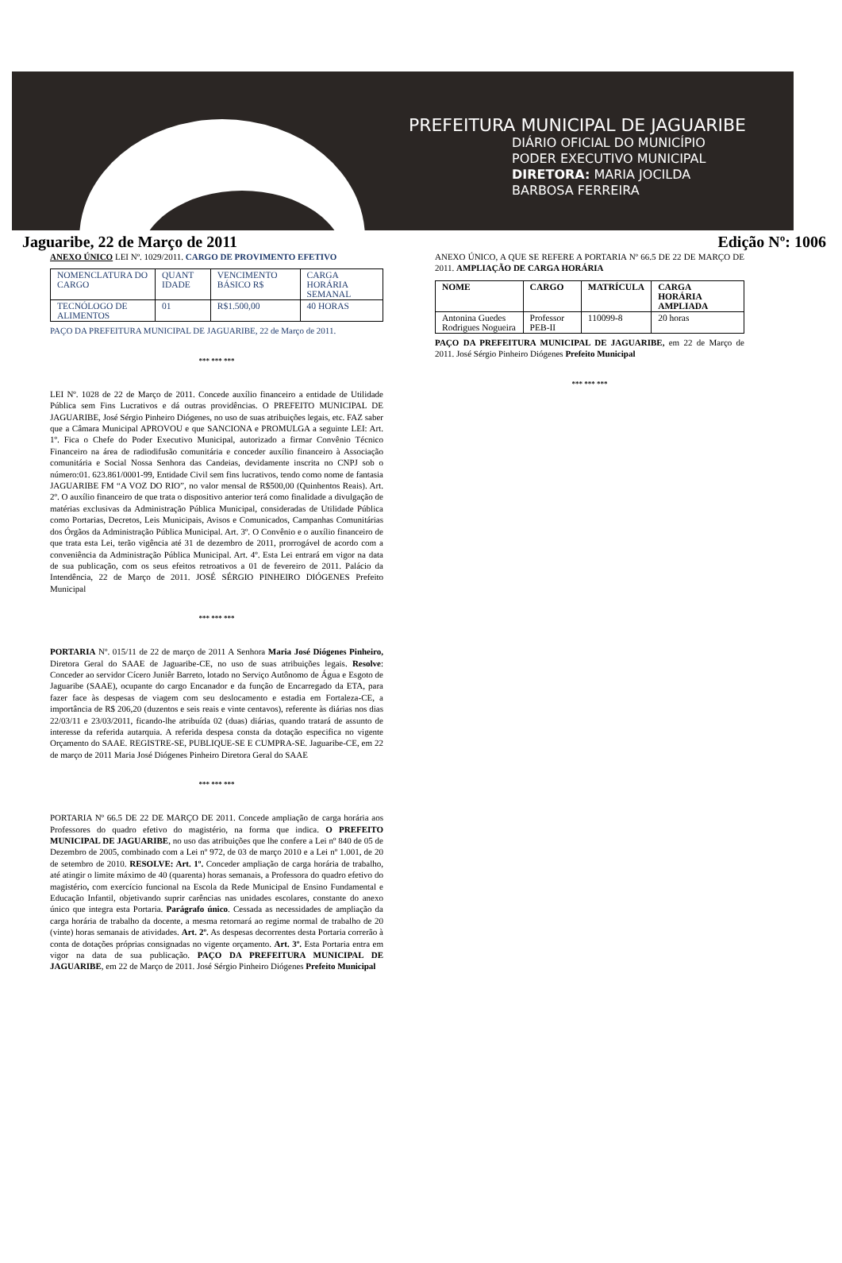PREFEITURA MUNICIPAL DE JAGUARIBE
DIÁRIO OFICIAL DO MUNICÍPIO
PODER EXECUTIVO MUNICIPAL
DIRETORA: MARIA JOCILDA
BARBOSA FERREIRA
Jaguaribe, 22 de Março de 2011 Edição Nº: 1006
ANEXO ÚNICO LEI Nº. 1029/2011. CARGO DE PROVIMENTO EFETIVO
| NOMENCLATURA DO CARGO | QUANT IDADE | VENCIMENTO BÁSICO R$ | CARGA HORÁRIA SEMANAL |
| TECNÓLOGO DE ALIMENTOS | 01 | R$1.500,00 | 40 HORAS |
PAÇO DA PREFEITURA MUNICIPAL DE JAGUARIBE, 22 de Março de 2011.
*** *** ***
LEI Nº. 1028 de 22 de Março de 2011. Concede auxílio financeiro a entidade de Utilidade Pública sem Fins Lucrativos e dá outras providências. O PREFEITO MUNICIPAL DE JAGUARIBE, José Sérgio Pinheiro Diógenes, no uso de suas atribuições legais, etc. FAZ saber que a Câmara Municipal APROVOU e que SANCIONA e PROMULGA a seguinte LEI: Art. 1º. Fica o Chefe do Poder Executivo Municipal, autorizado a firmar Convênio Técnico Financeiro na área de radiodifusão comunitária e conceder auxílio financeiro à Associação comunitária e Social Nossa Senhora das Candeias, devidamente inscrita no CNPJ sob o número:01. 623.861/0001-99, Entidade Civil sem fins lucrativos, tendo como nome de fantasia JAGUARIBE FM “A VOZ DO RIO”, no valor mensal de R$500,00 (Quinhentos Reais). Art. 2º. O auxílio financeiro de que trata o dispositivo anterior terá como finalidade a divulgação de matérias exclusivas da Administração Pública Municipal, consideradas de Utilidade Pública como Portarias, Decretos, Leis Municipais, Avisos e Comunicados, Campanhas Comunitárias dos Órgãos da Administração Pública Municipal. Art. 3º. O Convênio e o auxílio financeiro de que trata esta Lei, terão vigência até 31 de dezembro de 2011, prorrogável de acordo com a conveniência da Administração Pública Municipal. Art. 4º. Esta Lei entrará em vigor na data de sua publicação, com os seus efeitos retroativos a 01 de fevereiro de 2011. Palácio da Intendência, 22 de Março de 2011. JOSÉ SÉRGIO PINHEIRO DIÓGENES Prefeito Municipal
*** *** ***
PORTARIA Nº. 015/11 de 22 de março de 2011 A Senhora Maria José Diógenes Pinheiro, Diretora Geral do SAAE de Jaguaribe-CE, no uso de suas atribuições legais. Resolve: Conceder ao servidor Cícero Juniêr Barreto, lotado no Serviço Autônomo de Água e Esgoto de Jaguaribe (SAAE), ocupante do cargo Encanador e da função de Encarregado da ETA, para fazer face às despesas de viagem com seu deslocamento e estadia em Fortaleza-CE, a importância de R$ 206,20 (duzentos e seis reais e vinte centavos), referente às diárias nos dias 22/03/11 e 23/03/2011, ficando-lhe atribuída 02 (duas) diárias, quando tratará de assunto de interesse da referida autarquia. A referida despesa consta da dotação especifica no vigente Orçamento do SAAE. REGISTRE-SE, PUBLIQUE-SE E CUMPRA-SE. Jaguaribe-CE, em 22 de março de 2011 Maria José Diógenes Pinheiro Diretora Geral do SAAE
*** *** ***
PORTARIA Nº 66.5 DE 22 DE MARÇO DE 2011. Concede ampliação de carga horária aos Professores do quadro efetivo do magistério, na forma que indica. O PREFEITO MUNICIPAL DE JAGUARIBE, no uso das atribuições que lhe confere a Lei nº 840 de 05 de Dezembro de 2005, combinado com a Lei nº 972, de 03 de março 2010 e a Lei nº 1.001, de 20 de setembro de 2010. RESOLVE: Art. 1º. Conceder ampliação de carga horária de trabalho, até atingir o limite máximo de 40 (quarenta) horas semanais, a Professora do quadro efetivo do magistério, com exercício funcional na Escola da Rede Municipal de Ensino Fundamental e Educação Infantil, objetivando suprir carências nas unidades escolares, constante do anexo único que integra esta Portaria. Parágrafo único. Cessada as necessidades de ampliação da carga horária de trabalho da docente, a mesma retornará ao regime normal de trabalho de 20 (vinte) horas semanais de atividades. Art. 2º. As despesas decorrentes desta Portaria correrão à conta de dotações próprias consignadas no vigente orçamento. Art. 3º. Esta Portaria entra em vigor na data de sua publicação. PAÇO DA PREFEITURA MUNICIPAL DE JAGUARIBE, em 22 de Março de 2011. José Sérgio Pinheiro Diógenes Prefeito Municipal
ANEXO ÚNICO, A QUE SE REFERE A PORTARIA Nº 66.5 DE 22 DE MARÇO DE 2011. AMPLIAÇÃO DE CARGA HORÁRIA
| NOME | CARGO | MATRÍCULA | CARGA HORÁRIA AMPLIADA |
| --- | --- | --- | --- |
| Antonina Guedes Rodrigues Nogueira | Professor PEB-II | 110099-8 | 20 horas |
PAÇO DA PREFEITURA MUNICIPAL DE JAGUARIBE, em 22 de Março de 2011. José Sérgio Pinheiro Diógenes Prefeito Municipal
*** *** ***